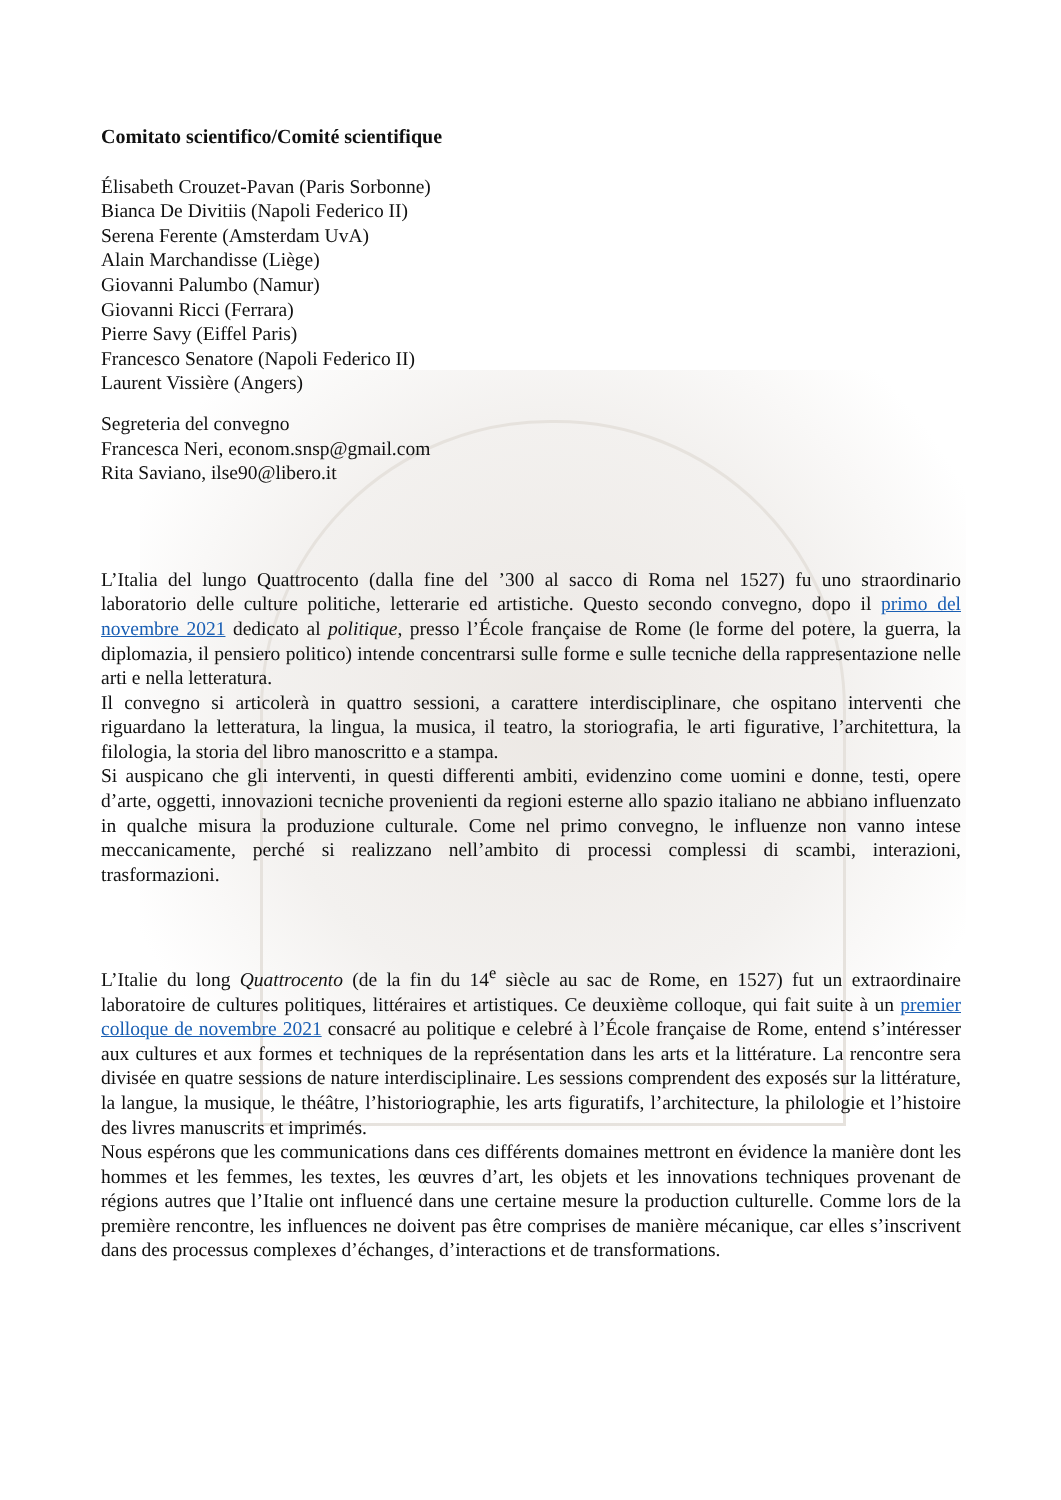Comitato scientifico/Comité scientifique
Élisabeth Crouzet-Pavan (Paris Sorbonne)
Bianca De Divitiis (Napoli Federico II)
Serena Ferente (Amsterdam UvA)
Alain Marchandisse (Liège)
Giovanni Palumbo (Namur)
Giovanni Ricci (Ferrara)
Pierre Savy (Eiffel Paris)
Francesco Senatore (Napoli Federico II)
Laurent Vissière (Angers)
Segreteria del convegno
Francesca Neri, econom.snsp@gmail.com
Rita Saviano, ilse90@libero.it
L’Italia del lungo Quattrocento (dalla fine del ’300 al sacco di Roma nel 1527) fu uno straordinario laboratorio delle culture politiche, letterarie ed artistiche. Questo secondo convegno, dopo il primo del novembre 2021 dedicato al politique, presso l’École française de Rome (le forme del potere, la guerra, la diplomazia, il pensiero politico) intende concentrarsi sulle forme e sulle tecniche della rappresentazione nelle arti e nella letteratura.
Il convegno si articolerà in quattro sessioni, a carattere interdisciplinare, che ospitano interventi che riguardano la letteratura, la lingua, la musica, il teatro, la storiografia, le arti figurative, l’architettura, la filologia, la storia del libro manoscritto e a stampa.
Si auspicano che gli interventi, in questi differenti ambiti, evidenzino come uomini e donne, testi, opere d’arte, oggetti, innovazioni tecniche provenienti da regioni esterne allo spazio italiano ne abbiano influenzato in qualche misura la produzione culturale. Come nel primo convegno, le influenze non vanno intese meccanicamente, perché si realizzano nell’ambito di processi complessi di scambi, interazioni, trasformazioni.
L’Italie du long Quattrocento (de la fin du 14<sup>e</sup> siècle au sac de Rome, en 1527) fut un extraordinaire laboratoire de cultures politiques, littéraires et artistiques. Ce deuxième colloque, qui fait suite à un premier colloque de novembre 2021 consacré au politique e celebré à l’École française de Rome, entend s’intéresser aux cultures et aux formes et techniques de la représentation dans les arts et la littérature. La rencontre sera divisée en quatre sessions de nature interdisciplinaire. Les sessions comprendent des exposés sur la littérature, la langue, la musique, le théâtre, l’historiographie, les arts figuratifs, l’architecture, la philologie et l’histoire des livres manuscrits et imprimés.
Nous espérons que les communications dans ces différents domaines mettront en évidence la manière dont les hommes et les femmes, les textes, les œuvres d’art, les objets et les innovations techniques provenant de régions autres que l’Italie ont influencé dans une certaine mesure la production culturelle. Comme lors de la première rencontre, les influences ne doivent pas être comprises de manière mécanique, car elles s’inscrivent dans des processus complexes d’échanges, d’interactions et de transformations.